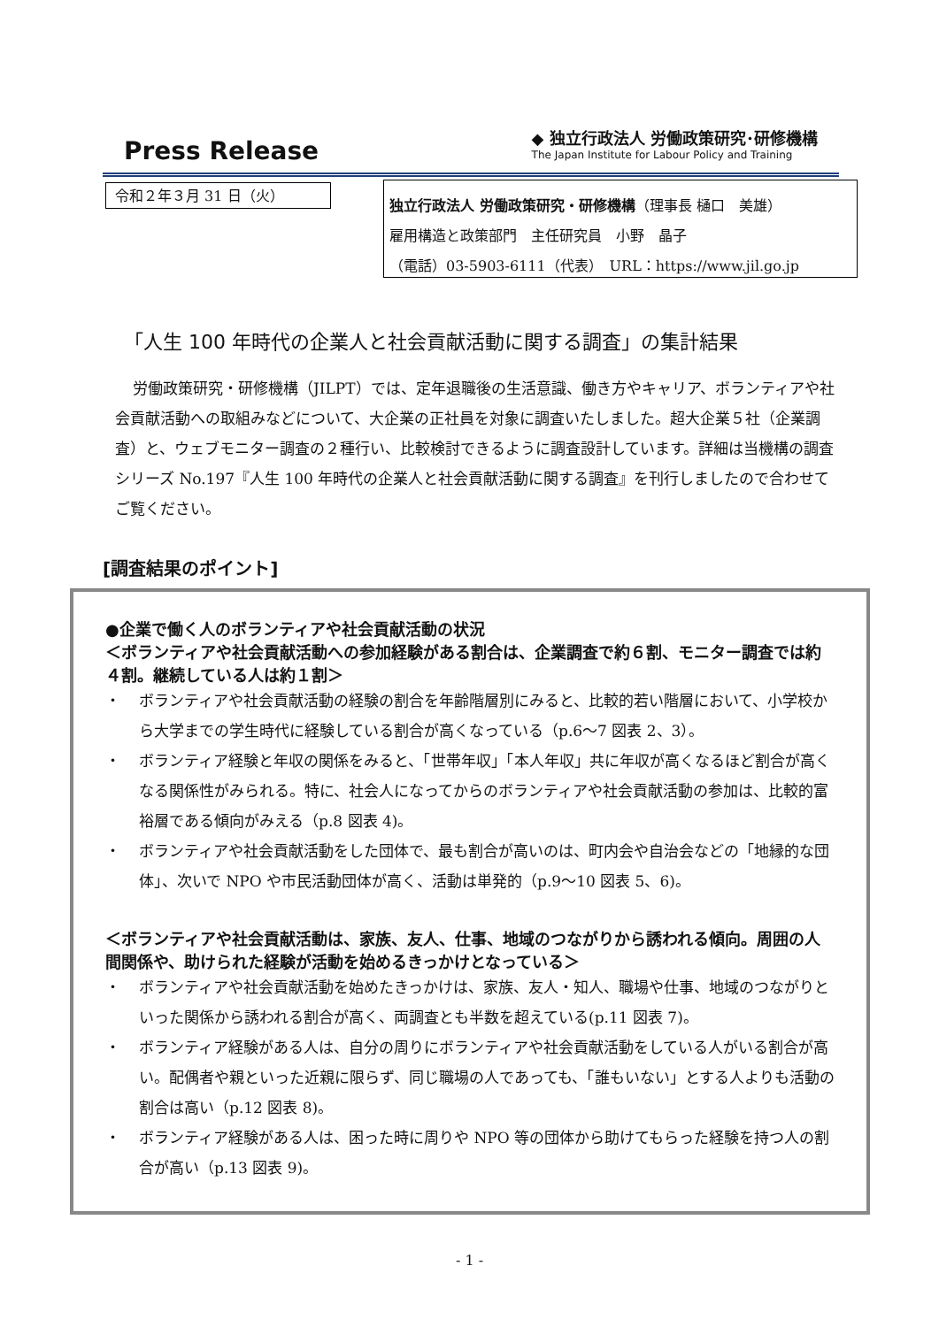Press Release
◆ 独立行政法人 労働政策研究･研修機構
The Japan Institute for Labour Policy and Training
令和２年３月 31 日（火）
独立行政法人 労働政策研究・研修機構（理事長 樋口　美雄）
雇用構造と政策部門　主任研究員　小野　晶子
（電話）03-5903-6111（代表）　URL：https://www.jil.go.jp
「人生 100 年時代の企業人と社会貢献活動に関する調査」の集計結果
労働政策研究・研修機構（JILPT）では、定年退職後の生活意識、働き方やキャリア、ボランティアや社会貢献活動への取組みなどについて、大企業の正社員を対象に調査いたしました。超大企業５社（企業調査）と、ウェブモニター調査の２種行い、比較検討できるように調査設計しています。詳細は当機構の調査シリーズ No.197『人生 100 年時代の企業人と社会貢献活動に関する調査』を刊行しましたので合わせてご覧ください。
[調査結果のポイント]
●企業で働く人のボランティアや社会貢献活動の状況
＜ボランティアや社会貢献活動への参加経験がある割合は、企業調査で約６割、モニター調査では約４割。継続している人は約１割＞
・ ボランティアや社会貢献活動の経験の割合を年齢階層別にみると、比較的若い階層において、小学校から大学までの学生時代に経験している割合が高くなっている（p.6～7 図表 2、3）。
・ ボランティア経験と年収の関係をみると、「世帯年収」「本人年収」共に年収が高くなるほど割合が高くなる関係性がみられる。特に、社会人になってからのボランティアや社会貢献活動の参加は、比較的富裕層である傾向がみえる（p.8 図表 4)。
・ ボランティアや社会貢献活動をした団体で、最も割合が高いのは、町内会や自治会などの「地縁的な団体」、次いで NPO や市民活動団体が高く、活動は単発的（p.9～10 図表 5、6)。
＜ボランティアや社会貢献活動は、家族、友人、仕事、地域のつながりから誘われる傾向。周囲の人間関係や、助けられた経験が活動を始めるきっかけとなっている＞
・ ボランティアや社会貢献活動を始めたきっかけは、家族、友人・知人、職場や仕事、地域のつながりといった関係から誘われる割合が高く、両調査とも半数を超えている(p.11 図表 7)。
・ ボランティア経験がある人は、自分の周りにボランティアや社会貢献活動をしている人がいる割合が高い。配偶者や親といった近親に限らず、同じ職場の人であっても、「誰もいない」とする人よりも活動の割合は高い（p.12 図表 8)。
・ ボランティア経験がある人は、困った時に周りや NPO 等の団体から助けてもらった経験を持つ人の割合が高い（p.13 図表 9)。
- 1 -